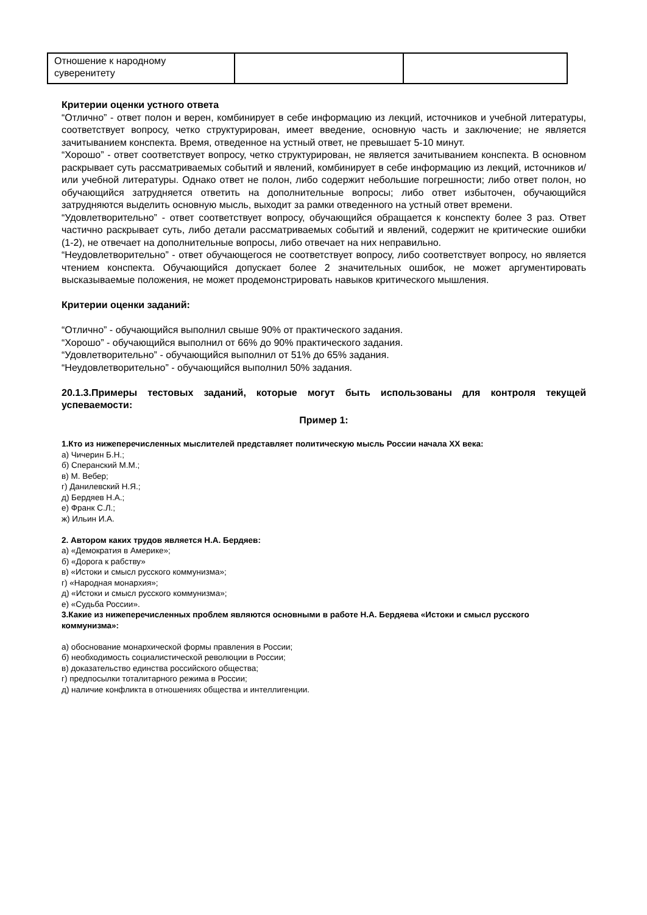| Отношение к народному суверенитету | | |
Критерии оценки устного ответа
“Отлично” - ответ полон и верен, комбинирует в себе информацию из лекций, источников и учебной литературы, соответствует вопросу, четко структурирован, имеет введение, основную часть и заключение; не является зачитыванием конспекта. Время, отведенное на устный ответ, не превышает 5-10 минут.
“Хорошо” - ответ соответствует вопросу, четко структурирован, не является зачитыванием конспекта. В основном раскрывает суть рассматриваемых событий и явлений, комбинирует в себе информацию из лекций, источников и/или учебной литературы. Однако ответ не полон, либо содержит небольшие погрешности; либо ответ полон, но обучающийся затрудняется ответить на дополнительные вопросы; либо ответ избыточен, обучающийся затрудняются выделить основную мысль, выходит за рамки отведенного на устный ответ времени.
“Удовлетворительно” - ответ соответствует вопросу, обучающийся обращается к конспекту более 3 раз. Ответ частично раскрывает суть, либо детали рассматриваемых событий и явлений, содержит не критические ошибки (1-2), не отвечает на дополнительные вопросы, либо отвечает на них неправильно.
“Неудовлетворительно” - ответ обучающегося не соответствует вопросу, либо соответствует вопросу, но является чтением конспекта. Обучающийся допускает более 2 значительных ошибок, не может аргументировать высказываемые положения, не может продемонстрировать навыков критического мышления.
Критерии оценки заданий:
“Отлично” - обучающийся выполнил свыше 90% от практического задания.
“Хорошо” - обучающийся выполнил от 66% до 90% практического задания.
“Удовлетворительно” - обучающийся выполнил от 51% до 65% задания.
“Неудовлетворительно” - обучающийся выполнил 50% задания.
20.1.3.Примеры тестовых заданий, которые могут быть использованы для контроля текущей успеваемости:
Пример 1:
1.Кто из нижеперечисленных мыслителей представляет политическую мысль России начала XX века:
а) Чичерин Б.Н.;
б) Сперанский М.М.;
в) М. Вебер;
г) Данилевский Н.Я.;
д) Бердяев Н.А.;
е) Франк С.Л.;
ж) Ильин И.А.
2. Автором каких трудов является Н.А. Бердяев:
а) «Демократия в Америке»;
б) «Дорога к рабству»
в) «Истоки и смысл русского коммунизма»;
г) «Народная монархия»;
д) «Истоки и смысл русского коммунизма»;
е) «Судьба России».
3.Какие из нижеперечисленных проблем являются основными в работе Н.А. Бердяева «Истоки и смысл русского коммунизма»:
а) обоснование монархической формы правления в России;
б) необходимость социалистической революции в России;
в) доказательство единства российского общества;
г) предпосылки тоталитарного режима в России;
д) наличие конфликта в отношениях общества и интеллигенции.